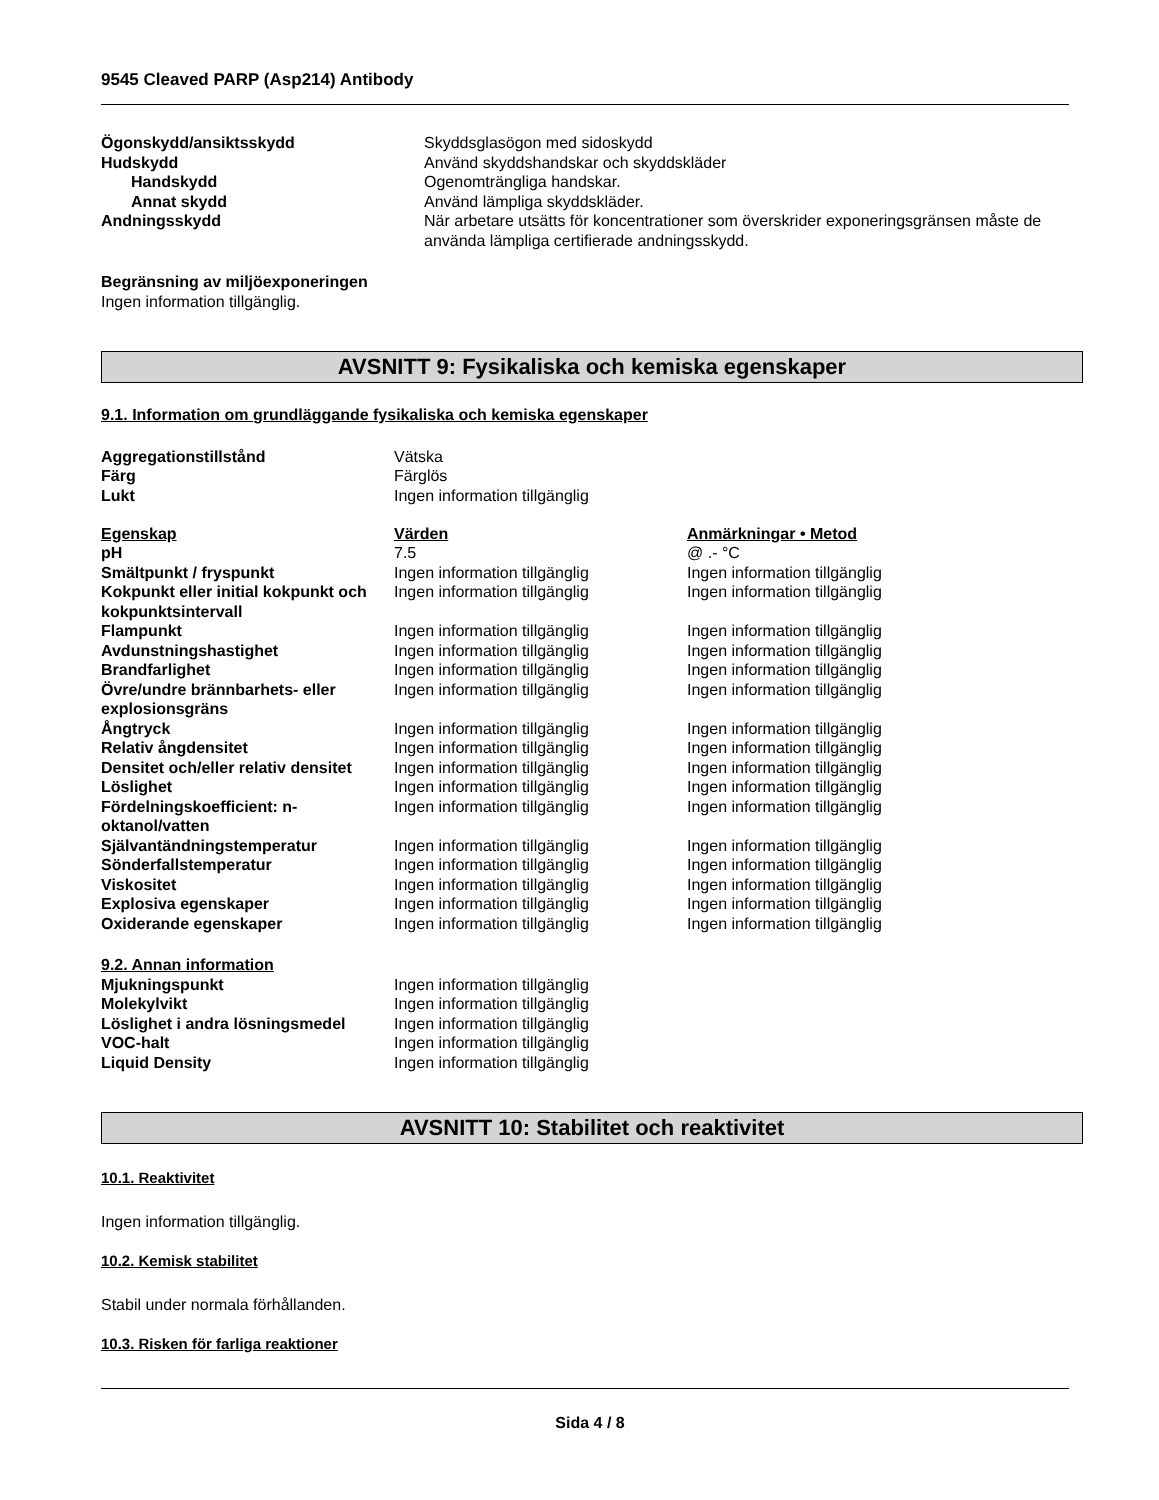9545 Cleaved PARP (Asp214) Antibody
| Ögonskydd/ansiktsskydd | Skyddsglasögon med sidoskydd |
| Hudskydd | Använd skyddshandskar och skyddskläder |
| Handskydd | Ogenomträngliga handskar. |
| Annat skydd | Använd lämpliga skyddskläder. |
| Andningsskydd | När arbetare utsätts för koncentrationer som överskrider exponeringsgränsen måste de använda lämpliga certifierade andningsskydd. |
Begränsning av miljöexponeringen
Ingen information tillgänglig.
AVSNITT 9: Fysikaliska och kemiska egenskaper
9.1. Information om grundläggande fysikaliska och kemiska egenskaper
| Aggregationstillstånd | Vätska |
| Färg | Färglös |
| Lukt | Ingen information tillgänglig |
| Egenskap | Värden | Anmärkningar • Metod |
| --- | --- | --- |
| pH | 7.5 | @ .- °C |
| Smältpunkt / fryspunkt | Ingen information tillgänglig | Ingen information tillgänglig |
| Kokpunkt eller initial kokpunkt och kokpunktsintervall | Ingen information tillgänglig | Ingen information tillgänglig |
| Flampunkt | Ingen information tillgänglig | Ingen information tillgänglig |
| Avdunstningshastighet | Ingen information tillgänglig | Ingen information tillgänglig |
| Brandfarlighet | Ingen information tillgänglig | Ingen information tillgänglig |
| Övre/undre brännbarhets- eller explosionsgräns | Ingen information tillgänglig | Ingen information tillgänglig |
| Ångtryck | Ingen information tillgänglig | Ingen information tillgänglig |
| Relativ ångdensitet | Ingen information tillgänglig | Ingen information tillgänglig |
| Densitet och/eller relativ densitet | Ingen information tillgänglig | Ingen information tillgänglig |
| Löslighet | Ingen information tillgänglig | Ingen information tillgänglig |
| Fördelningskoefficient: n-oktanol/vatten | Ingen information tillgänglig | Ingen information tillgänglig |
| Självantändningstemperatur | Ingen information tillgänglig | Ingen information tillgänglig |
| Sönderfallstemperatur | Ingen information tillgänglig | Ingen information tillgänglig |
| Viskositet | Ingen information tillgänglig | Ingen information tillgänglig |
| Explosiva egenskaper | Ingen information tillgänglig | Ingen information tillgänglig |
| Oxiderande egenskaper | Ingen information tillgänglig | Ingen information tillgänglig |
9.2. Annan information
| Mjukningspunkt | Ingen information tillgänglig |
| Molekylvikt | Ingen information tillgänglig |
| Löslighet i andra lösningsmedel | Ingen information tillgänglig |
| VOC-halt | Ingen information tillgänglig |
| Liquid Density | Ingen information tillgänglig |
AVSNITT 10: Stabilitet och reaktivitet
10.1. Reaktivitet
Ingen information tillgänglig.
10.2. Kemisk stabilitet
Stabil under normala förhållanden.
10.3. Risken för farliga reaktioner
Sida 4 / 8